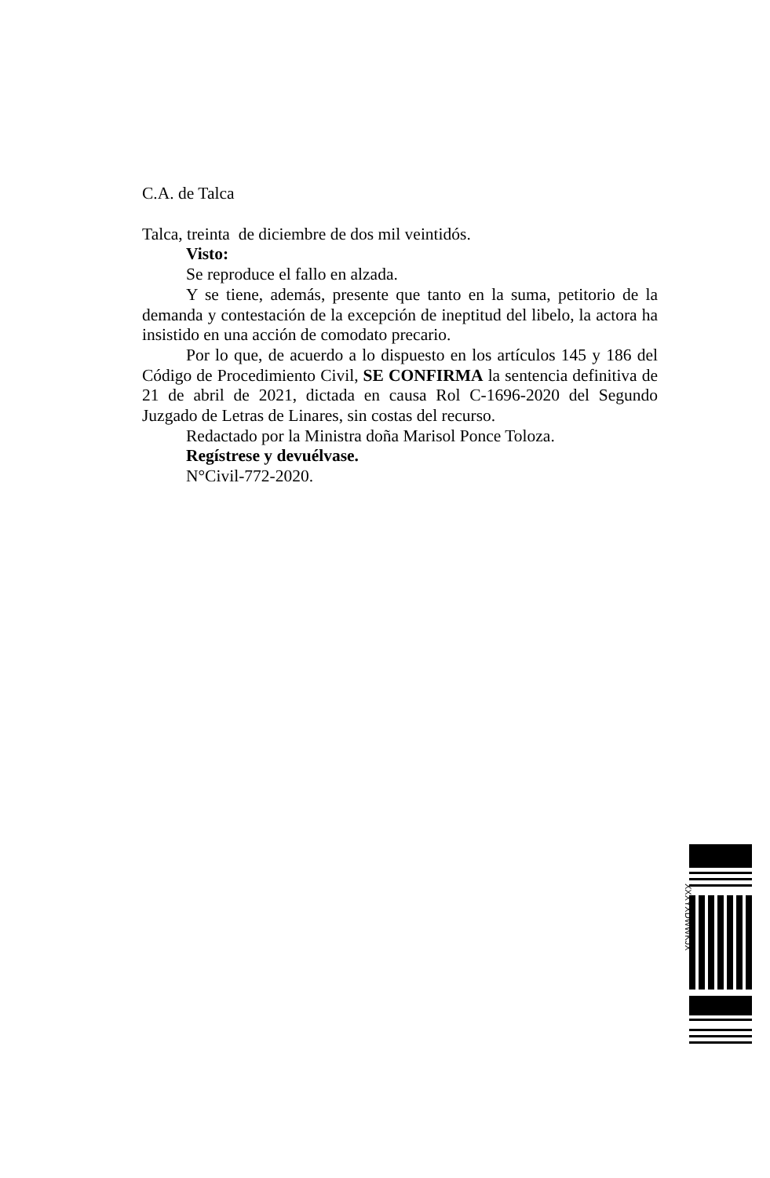C.A. de Talca
Talca, treinta de diciembre de dos mil veintidós.
Visto:
Se reproduce el fallo en alzada.
Y se tiene, además, presente que tanto en la suma, petitorio de la demanda y contestación de la excepción de ineptitud del libelo, la actora ha insistido en una acción de comodato precario.
Por lo que, de acuerdo a lo dispuesto en los artículos 145 y 186 del Código de Procedimiento Civil, SE CONFIRMA la sentencia definitiva de 21 de abril de 2021, dictada en causa Rol C-1696-2020 del Segundo Juzgado de Letras de Linares, sin costas del recurso.
Redactado por la Ministra doña Marisol Ponce Toloza.
Regístrese y devuélvase.
N°Civil-772-2020.
XXXYXDWWKJX